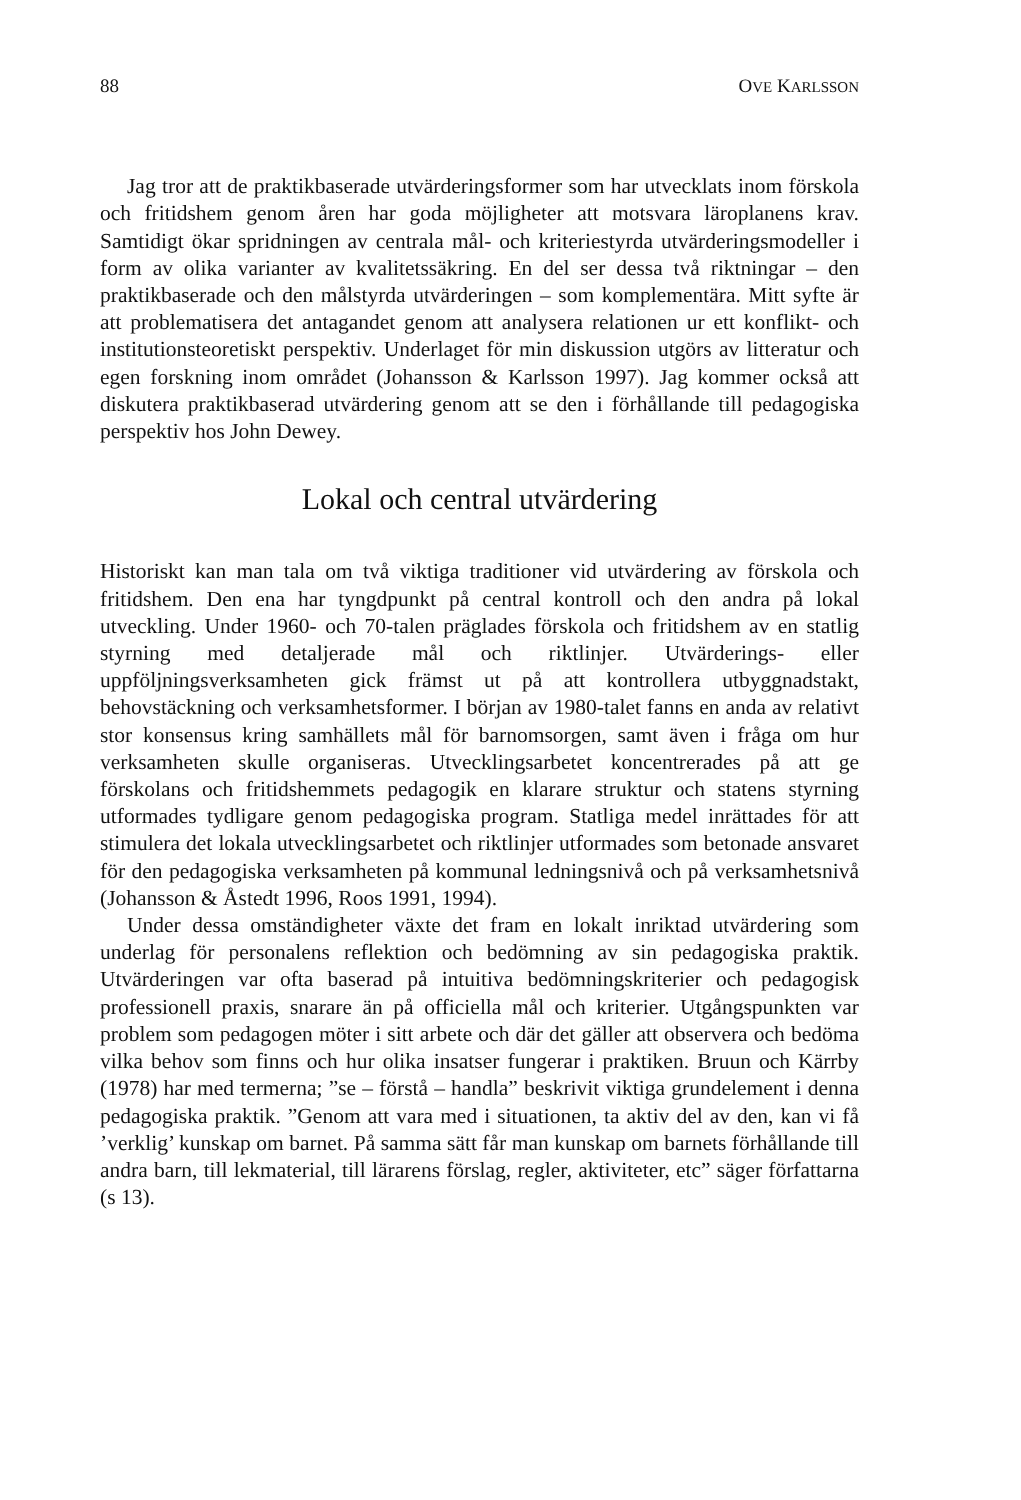88 OVE KARLSSON
Jag tror att de praktikbaserade utvärderingsformer som har utvecklats inom förskola och fritidshem genom åren har goda möjligheter att motsvara läroplanens krav. Samtidigt ökar spridningen av centrala mål- och kriteriestyrda utvärderingsmodeller i form av olika varianter av kvalitetssäkring. En del ser dessa två riktningar – den praktikbaserade och den målstyrda utvärderingen – som komplementära. Mitt syfte är att problematisera det antagandet genom att analysera relationen ur ett konflikt- och institutionsteoretiskt perspektiv. Underlaget för min diskussion utgörs av litteratur och egen forskning inom området (Johansson & Karlsson 1997). Jag kommer också att diskutera praktikbaserad utvärdering genom att se den i förhållande till pedagogiska perspektiv hos John Dewey.
Lokal och central utvärdering
Historiskt kan man tala om två viktiga traditioner vid utvärdering av förskola och fritidshem. Den ena har tyngdpunkt på central kontroll och den andra på lokal utveckling. Under 1960- och 70-talen präglades förskola och fritidshem av en statlig styrning med detaljerade mål och riktlinjer. Utvärderings- eller uppföljningsverksamheten gick främst ut på att kontrollera utbyggnadstakt, behovstäckning och verksamhetsformer. I början av 1980-talet fanns en anda av relativt stor konsensus kring samhällets mål för barnomsorgen, samt även i fråga om hur verksamheten skulle organiseras. Utvecklingsarbetet koncentrerades på att ge förskolans och fritidshemmets pedagogik en klarare struktur och statens styrning utformades tydligare genom pedagogiska program. Statliga medel inrättades för att stimulera det lokala utvecklingsarbetet och riktlinjer utformades som betonade ansvaret för den pedagogiska verksamheten på kommunal ledningsnivå och på verksamhetsnivå (Johansson & Åstedt 1996, Roos 1991, 1994).
Under dessa omständigheter växte det fram en lokalt inriktad utvärdering som underlag för personalens reflektion och bedömning av sin pedagogiska praktik. Utvärderingen var ofta baserad på intuitiva bedömningskriterier och pedagogisk professionell praxis, snarare än på officiella mål och kriterier. Utgångspunkten var problem som pedagogen möter i sitt arbete och där det gäller att observera och bedöma vilka behov som finns och hur olika insatser fungerar i praktiken. Bruun och Kärrby (1978) har med termerna; ”se – förstå – handla” beskrivit viktiga grundelement i denna pedagogiska praktik. ”Genom att vara med i situationen, ta aktiv del av den, kan vi få ’verklig’ kunskap om barnet. På samma sätt får man kunskap om barnets förhållande till andra barn, till lekmaterial, till lärarens förslag, regler, aktiviteter, etc” säger författarna (s 13).